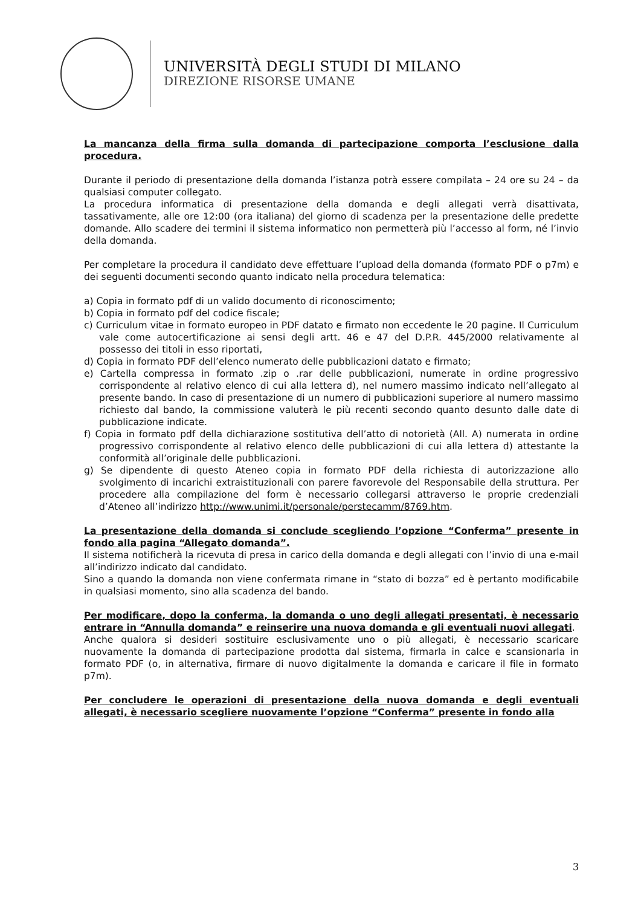UNIVERSITÀ DEGLI STUDI DI MILANO
DIREZIONE RISORSE UMANE
La mancanza della firma sulla domanda di partecipazione comporta l’esclusione dalla procedura.
Durante il periodo di presentazione della domanda l’istanza potrà essere compilata – 24 ore su 24 – da qualsiasi computer collegato.
La procedura informatica di presentazione della domanda e degli allegati verrà disattivata, tassativamente, alle ore 12:00 (ora italiana) del giorno di scadenza per la presentazione delle predette domande. Allo scadere dei termini il sistema informatico non permetterà più l’accesso al form, né l’invio della domanda.
Per completare la procedura il candidato deve effettuare l’upload della domanda (formato PDF o p7m) e dei seguenti documenti secondo quanto indicato nella procedura telematica:
a) Copia in formato pdf di un valido documento di riconoscimento;
b) Copia in formato pdf del codice fiscale;
c) Curriculum vitae in formato europeo in PDF datato e firmato non eccedente le 20 pagine. Il Curriculum vale come autocertificazione ai sensi degli artt. 46 e 47 del D.P.R. 445/2000 relativamente al possesso dei titoli in esso riportati,
d) Copia in formato PDF dell’elenco numerato delle pubblicazioni datato e firmato;
e) Cartella compressa in formato .zip o .rar delle pubblicazioni, numerate in ordine progressivo corrispondente al relativo elenco di cui alla lettera d), nel numero massimo indicato nell’allegato al presente bando. In caso di presentazione di un numero di pubblicazioni superiore al numero massimo richiesto dal bando, la commissione valuterà le più recenti secondo quanto desunto dalle date di pubblicazione indicate.
f) Copia in formato pdf della dichiarazione sostitutiva dell’atto di notorietà (All. A) numerata in ordine progressivo corrispondente al relativo elenco delle pubblicazioni di cui alla lettera d) attestante la conformità all’originale delle pubblicazioni.
g) Se dipendente di questo Ateneo copia in formato PDF della richiesta di autorizzazione allo svolgimento di incarichi extraistituzionali con parere favorevole del Responsabile della struttura. Per procedere alla compilazione del form è necessario collegarsi attraverso le proprie credenziali d’Ateneo all’indirizzo http://www.unimi.it/personale/perstecamm/8769.htm.
La presentazione della domanda si conclude scegliendo l’opzione “Conferma” presente in fondo alla pagina “Allegato domanda”.
Il sistema notificherà la ricevuta di presa in carico della domanda e degli allegati con l’invio di una e-mail all’indirizzo indicato dal candidato.
Sino a quando la domanda non viene confermata rimane in “stato di bozza” ed è pertanto modificabile in qualsiasi momento, sino alla scadenza del bando.
Per modificare, dopo la conferma, la domanda o uno degli allegati presentati, è necessario entrare in “Annulla domanda” e reinserire una nuova domanda e gli eventuali nuovi allegati.
Anche qualora si desideri sostituire esclusivamente uno o più allegati, è necessario scaricare nuovamente la domanda di partecipazione prodotta dal sistema, firmarla in calce e scansionarla in formato PDF (o, in alternativa, firmare di nuovo digitalmente la domanda e caricare il file in formato p7m).
Per concludere le operazioni di presentazione della nuova domanda e degli eventuali allegati, è necessario scegliere nuovamente l’opzione “Conferma” presente in fondo alla
3